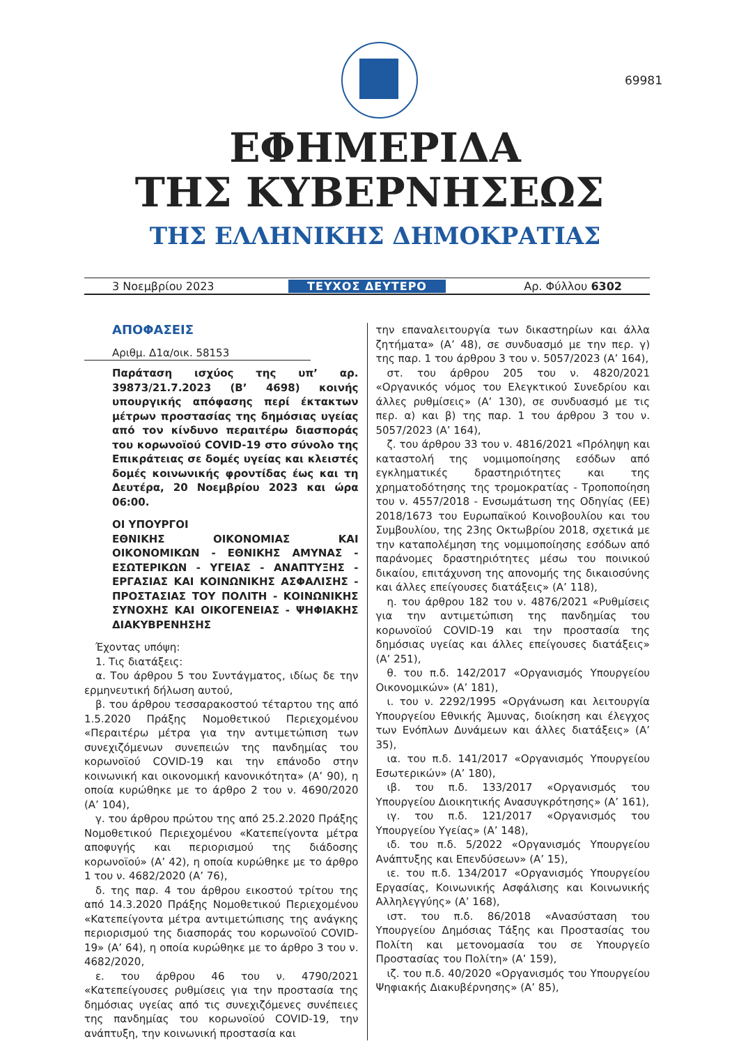69981
ΕΦΗΜΕΡΙΔΑ
ΤΗΣ ΚΥΒΕΡΝΗΣΕΩΣ
ΤΗΣ ΕΛΛΗΝΙΚΗΣ ΔΗΜΟΚΡΑΤΙΑΣ
3 Νοεμβρίου 2023 ΤΕΥΧΟΣ ΔΕΥΤΕΡΟ Αρ. Φύλλου 6302
ΑΠΟΦΑΣΕΙΣ
Αριθμ. Δ1α/οικ. 58153
Παράταση ισχύος της υπ’ αρ. 39873/21.7.2023 (Β’ 4698) κοινής υπουργικής απόφασης περί έκτακτων μέτρων προστασίας της δημόσιας υγείας από τον κίνδυνο περαιτέρω διασποράς του κορωνοϊού COVID-19 στο σύνολο της Επικράτειας σε δομές υγείας και κλειστές δομές κοινωνικής φροντίδας έως και τη Δευτέρα, 20 Νοεμβρίου 2023 και ώρα 06:00.
ΟΙ ΥΠΟΥΡΓΟΙ
ΕΘΝΙΚΗΣ ΟΙΚΟΝΟΜΙΑΣ ΚΑΙ ΟΙΚΟΝΟΜΙΚΩΝ - ΕΘΝΙΚΗΣ ΑΜΥΝΑΣ - ΕΣΩΤΕΡΙΚΩΝ - ΥΓΕΙΑΣ - ΑΝΑΠΤΥΞΗΣ - ΕΡΓΑΣΙΑΣ ΚΑΙ ΚΟΙΝΩΝΙΚΗΣ ΑΣΦΑΛΙΣΗΣ - ΠΡΟΣΤΑΣΙΑΣ ΤΟΥ ΠΟΛΙΤΗ - ΚΟΙΝΩΝΙΚΗΣ ΣΥΝΟΧΗΣ ΚΑΙ ΟΙΚΟΓΕΝΕΙΑΣ - ΨΗΦΙΑΚΗΣ ΔΙΑΚΥΒΡΕΝΗΣΗΣ
Έχοντας υπόψη:
1. Τις διατάξεις:
α. Του άρθρου 5 του Συντάγματος, ιδίως δε την ερμηνευτική δήλωση αυτού,
β. του άρθρου τεσσαρακοστού τέταρτου της από 1.5.2020 Πράξης Νομοθετικού Περιεχομένου «Περαιτέρω μέτρα για την αντιμετώπιση των συνεχιζόμενων συνεπειών της πανδημίας του κορωνοϊού COVID-19 και την επάνοδο στην κοινωνική και οικονομική κανονικότητα» (Α’ 90), η οποία κυρώθηκε με το άρθρο 2 του ν. 4690/2020 (Α’ 104),
γ. του άρθρου πρώτου της από 25.2.2020 Πράξης Νομοθετικού Περιεχομένου «Κατεπείγοντα μέτρα αποφυγής και περιορισμού της διάδοσης κορωνοϊού» (Α’ 42), η οποία κυρώθηκε με το άρθρο 1 του ν. 4682/2020 (Α’ 76),
δ. της παρ. 4 του άρθρου εικοστού τρίτου της από 14.3.2020 Πράξης Νομοθετικού Περιεχομένου «Κατεπείγοντα μέτρα αντιμετώπισης της ανάγκης περιορισμού της διασποράς του κορωνοϊού COVID-19» (Α’ 64), η οποία κυρώθηκε με το άρθρο 3 του ν. 4682/2020,
ε. του άρθρου 46 του ν. 4790/2021 «Κατεπείγουσες ρυθμίσεις για την προστασία της δημόσιας υγείας από τις συνεχιζόμενες συνέπειες της πανδημίας του κορωνοϊού COVID-19, την ανάπτυξη, την κοινωνική προστασία και
την επαναλειτουργία των δικαστηρίων και άλλα ζητήματα» (Α’ 48), σε συνδυασμό με την περ. γ) της παρ. 1 του άρθρου 3 του ν. 5057/2023 (Α’ 164),
στ. του άρθρου 205 του ν. 4820/2021 «Οργανικός νόμος του Ελεγκτικού Συνεδρίου και άλλες ρυθμίσεις» (Α’ 130), σε συνδυασμό με τις περ. α) και β) της παρ. 1 του άρθρου 3 του ν. 5057/2023 (Α’ 164),
ζ. του άρθρου 33 του ν. 4816/2021 «Πρόληψη και καταστολή της νομιμοποίησης εσόδων από εγκληματικές δραστηριότητες και της χρηματοδότησης της τρομοκρατίας - Τροποποίηση του ν. 4557/2018 - Ενσωμάτωση της Οδηγίας (ΕΕ) 2018/1673 του Ευρωπαϊκού Κοινοβουλίου και του Συμβουλίου, της 23ης Οκτωβρίου 2018, σχετικά με την καταπολέμηση της νομιμοποίησης εσόδων από παράνομες δραστηριότητες μέσω του ποινικού δικαίου, επιτάχυνση της απονομής της δικαιοσύνης και άλλες επείγουσες διατάξεις» (Α’ 118),
η. του άρθρου 182 του ν. 4876/2021 «Ρυθμίσεις για την αντιμετώπιση της πανδημίας του κορωνοϊού COVID-19 και την προστασία της δημόσιας υγείας και άλλες επείγουσες διατάξεις» (Α’ 251),
θ. του π.δ. 142/2017 «Οργανισμός Υπουργείου Οικονομικών» (Α’ 181),
ι. του ν. 2292/1995 «Οργάνωση και λειτουργία Υπουργείου Εθνικής Άμυνας, διοίκηση και έλεγχος των Ενόπλων Δυνάμεων και άλλες διατάξεις» (Α’ 35),
ια. του π.δ. 141/2017 «Οργανισμός Υπουργείου Εσωτερικών» (Α’ 180),
ιβ. του π.δ. 133/2017 «Οργανισμός του Υπουργείου Διοικητικής Ανασυγκρότησης» (Α’ 161),
ιγ. του π.δ. 121/2017 «Οργανισμός του Υπουργείου Υγείας» (Α’ 148),
ιδ. του π.δ. 5/2022 «Οργανισμός Υπουργείου Ανάπτυξης και Επενδύσεων» (Α’ 15),
ιε. του π.δ. 134/2017 «Οργανισμός Υπουργείου Εργασίας, Κοινωνικής Ασφάλισης και Κοινωνικής Αλληλεγγύης» (Α’ 168),
ιστ. του π.δ. 86/2018 «Ανασύσταση του Υπουργείου Δημόσιας Τάξης και Προστασίας του Πολίτη και μετονομασία του σε Υπουργείο Προστασίας του Πολίτη» (Α’ 159),
ιζ. του π.δ. 40/2020 «Οργανισμός του Υπουργείου Ψηφιακής Διακυβέρνησης» (Α’ 85),